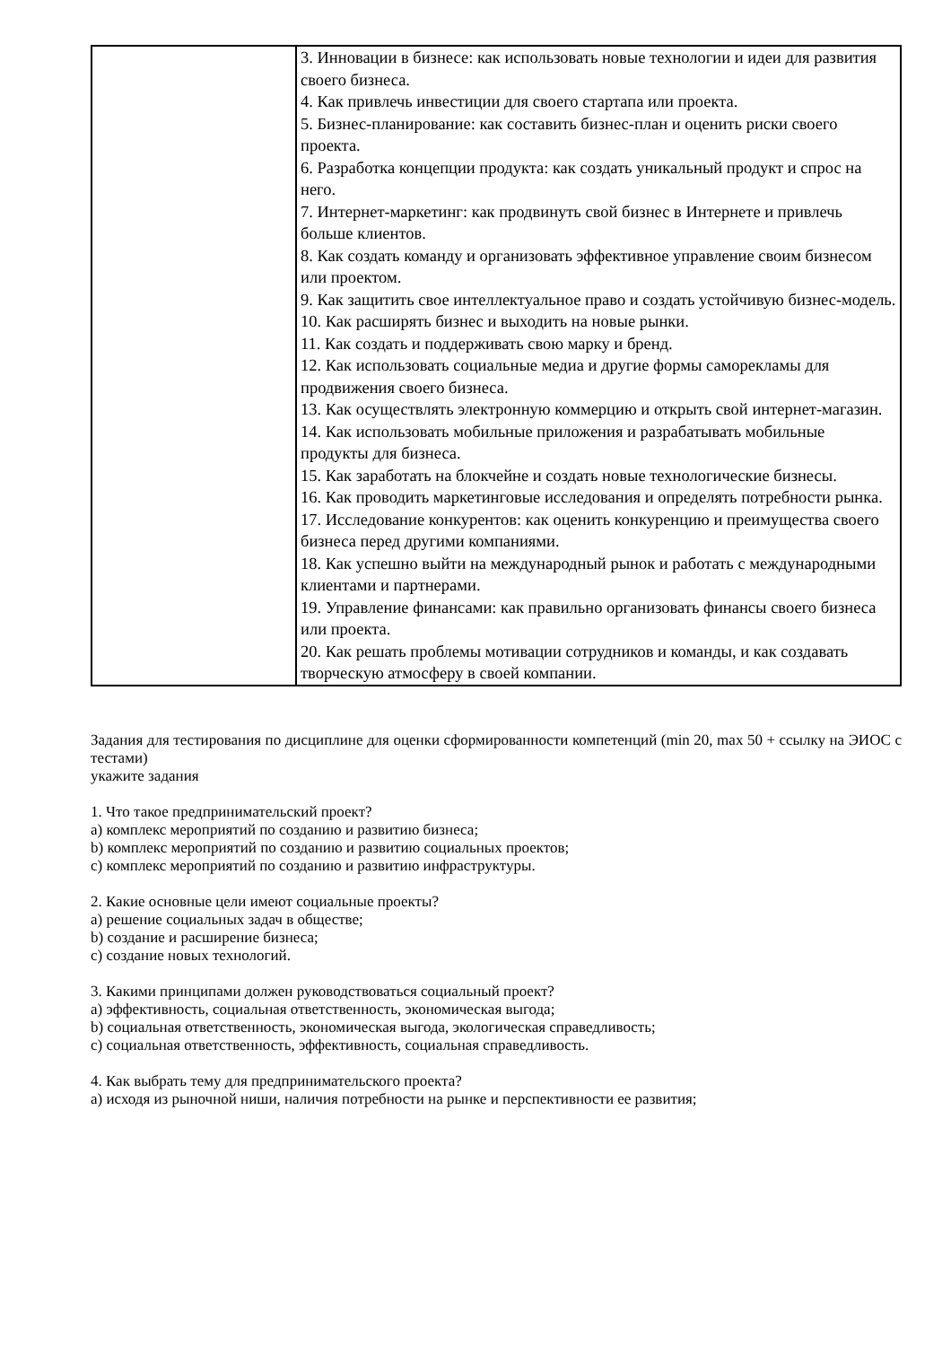| | 3. Инновации в бизнесе: как использовать новые технологии и идеи для развития своего бизнеса. 4. Как привлечь инвестиции для своего стартапа или проекта. 5. Бизнес-планирование: как составить бизнес-план и оценить риски своего проекта. 6. Разработка концепции продукта: как создать уникальный продукт и спрос на него. 7. Интернет-маркетинг: как продвинуть свой бизнес в Интернете и привлечь больше клиентов. 8. Как создать команду и организовать эффективное управление своим бизнесом или проектом. 9. Как защитить свое интеллектуальное право и создать устойчивую бизнес-модель. 10. Как расширять бизнес и выходить на новые рынки. 11. Как создать и поддерживать свою марку и бренд. 12. Как использовать социальные медиа и другие формы саморекламы для продвижения своего бизнеса. 13. Как осуществлять электронную коммерцию и открыть свой интернет-магазин. 14. Как использовать мобильные приложения и разрабатывать мобильные продукты для бизнеса. 15. Как заработать на блокчейне и создать новые технологические бизнесы. 16. Как проводить маркетинговые исследования и определять потребности рынка. 17. Исследование конкурентов: как оценить конкуренцию и преимущества своего бизнеса перед другими компаниями. 18. Как успешно выйти на международный рынок и работать с международными клиентами и партнерами. 19. Управление финансами: как правильно организовать финансы своего бизнеса или проекта. 20. Как решать проблемы мотивации сотрудников и команды, и как создавать творческую атмосферу в своей компании. |
Задания для тестирования по дисциплине для оценки сформированности компетенций (min 20, max 50 + ссылку на ЭИОС с тестами)
укажите задания
1. Что такое предпринимательский проект?
a) комплекс мероприятий по созданию и развитию бизнеса;
b) комплекс мероприятий по созданию и развитию социальных проектов;
c) комплекс мероприятий по созданию и развитию инфраструктуры.
2. Какие основные цели имеют социальные проекты?
a) решение социальных задач в обществе;
b) создание и расширение бизнеса;
c) создание новых технологий.
3. Какими принципами должен руководствоваться социальный проект?
a) эффективность, социальная ответственность, экономическая выгода;
b) социальная ответственность, экономическая выгода, экологическая справедливость;
c) социальная ответственность, эффективность, социальная справедливость.
4. Как выбрать тему для предпринимательского проекта?
a) исходя из рыночной ниши, наличия потребности на рынке и перспективности ее развития;